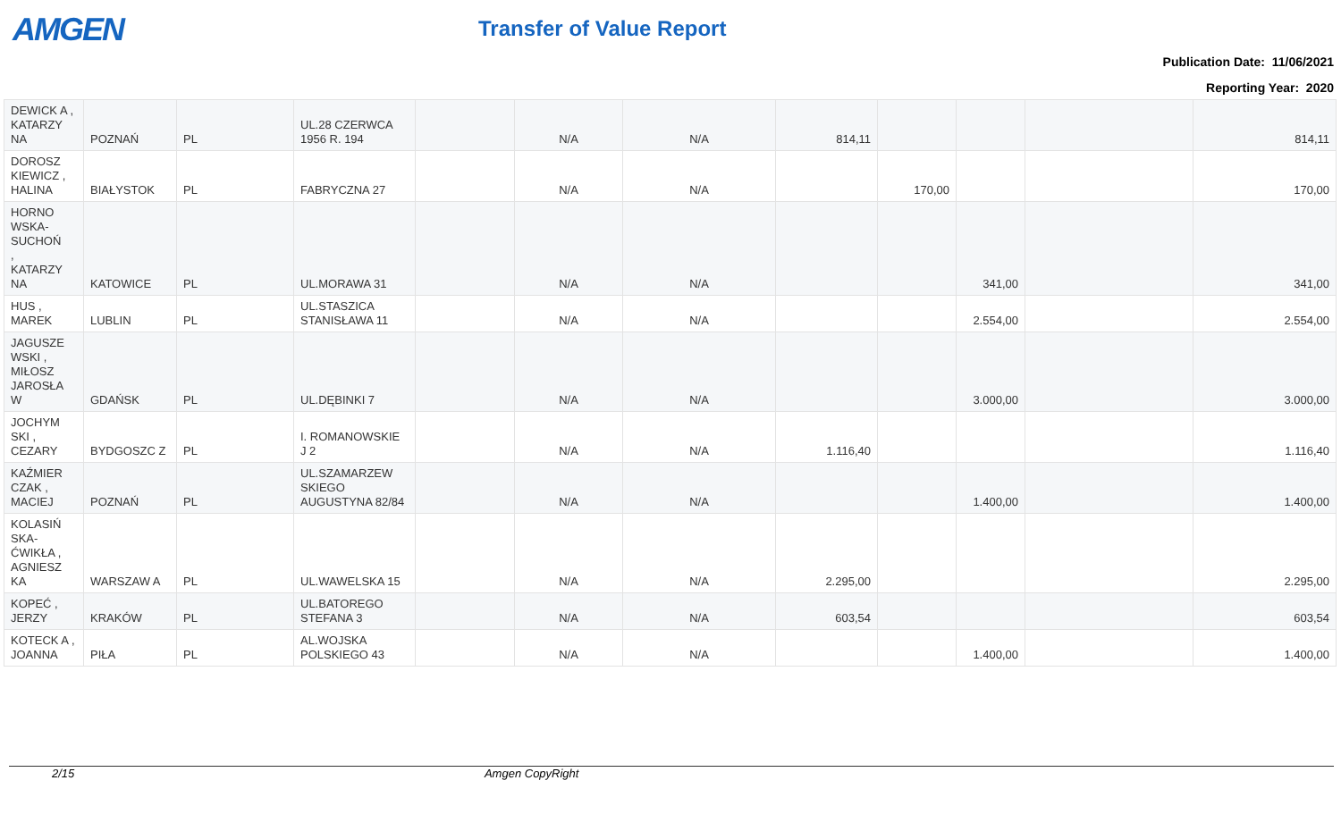AMGEN Transfer of Value Report
Publication Date: 11/06/2021
Reporting Year: 2020
| DEWICK A , KATARZY NA | POZNAŃ | PL | UL.28 CZERWCA 1956 R. 194 | | N/A | N/A | 814,11 | | | | 814,11 |
| DOROSZ KIEWICZ , HALINA | BIAŁYSTOK | PL | FABRYCZNA 27 | | N/A | N/A | | 170,00 | | | 170,00 |
| HORNO WSKA-SUCHOŃ , KATARZY NA | KATOWICE | PL | UL.MORAWA 31 | | N/A | N/A | | | 341,00 | | 341,00 |
| HUS , MAREK | LUBLIN | PL | UL.STASZICA STANISŁAWA 11 | | N/A | N/A | | | 2.554,00 | | 2.554,00 |
| JAGUSZE WSKI , MIŁOSZ JAROSŁA W | GDAŃSK | PL | UL.DĘBINKI 7 | | N/A | N/A | | | 3.000,00 | | 3.000,00 |
| JOCHYM SKI , CEZARY | BYDGOSZC Z | PL | I. ROMANOWSKIE J 2 | | N/A | N/A | 1.116,40 | | | | 1.116,40 |
| KAŹMIER CZAK , MACIEJ | POZNAŃ | PL | UL.SZAMARZEW SKIEGO AUGUSTYNA 82/84 | | N/A | N/A | | | 1.400,00 | | 1.400,00 |
| KOLASIŃ SKA-ĆWIKŁA , AGNIESZ KA | WARSZAW A | PL | UL.WAWELSKA 15 | | N/A | N/A | 2.295,00 | | | | 2.295,00 |
| KOPEĆ , JERZY | KRAKÓW | PL | UL.BATOREGO STEFANA 3 | | N/A | N/A | 603,54 | | | | 603,54 |
| KOTECK A , JOANNA | PIŁA | PL | AL.WOJSKA POLSKIEGO 43 | | N/A | N/A | | | 1.400,00 | | 1.400,00 |
2/15 Amgen CopyRight